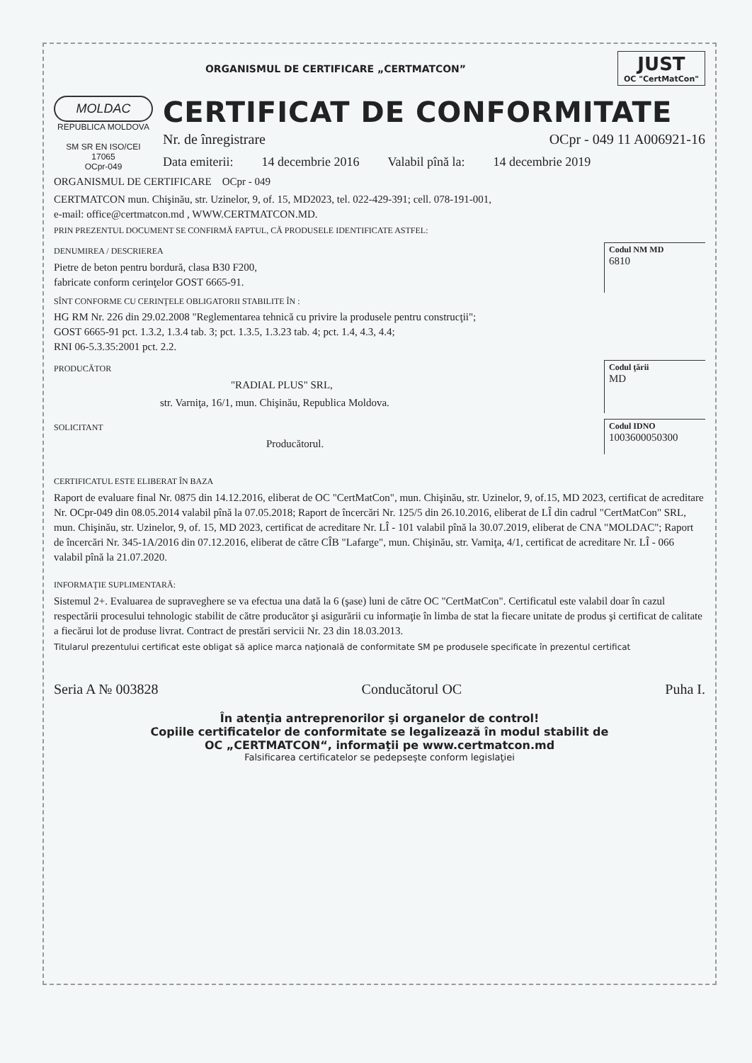ORGANISMUL DE CERTIFICARE „CERTMATCON”
JUST
OC "CertMatCon"
MOLDAC
REPUBLICA MOLDOVA
SM SR EN ISO/CEI 17065
OCpr-049
CERTIFICAT DE CONFORMITATE
Nr. de înregistrare OCpr - 049 11 A006921-16
Data emiterii: 14 decembrie 2016 Valabil pînă la: 14 decembrie 2019
ORGANISMUL DE CERTIFICARE OCpr - 049
CERTMATCON mun. Chişinău, str. Uzinelor, 9, of. 15, MD2023, tel. 022-429-391; cell. 078-191-001,
e-mail: office@certmatcon.md , WWW.CERTMATCON.MD.
PRIN PREZENTUL DOCUMENT SE CONFIRMĂ FAPTUL, CĂ PRODUSELE IDENTIFICATE ASTFEL:
DENUMIREA / DESCRIEREA
Pietre de beton pentru bordură, clasa B30 F200,
fabricate conform cerinţelor GOST 6665-91.
Codul NM MD
6810
SÎNT CONFORME CU CERINŢELE OBLIGATORII STABILITE ÎN :
HG RM Nr. 226 din 29.02.2008 "Reglementarea tehnică cu privire la produsele pentru construcţii";
GOST 6665-91 pct. 1.3.2, 1.3.4 tab. 3; pct. 1.3.5, 1.3.23 tab. 4; pct. 1.4, 4.3, 4.4;
RNI 06-5.3.35:2001 pct. 2.2.
PRODUCĂTOR
"RADIAL PLUS" SRL,
str. Varniţa, 16/1, mun. Chişinău, Republica Moldova.
Codul ţării
MD
SOLICITANT
Producătorul.
Codul IDNO
1003600050300
CERTIFICATUL ESTE ELIBERAT ÎN BAZA
Raport de evaluare final Nr. 0875 din 14.12.2016, eliberat de OC "CertMatCon", mun. Chişinău, str. Uzinelor, 9, of.15, MD 2023, certificat de acreditare Nr. OCpr-049 din 08.05.2014 valabil pînă la 07.05.2018; Raport de încercări Nr. 125/5 din 26.10.2016, eliberat de LÎ din cadrul "CertMatCon" SRL, mun. Chişinău, str. Uzinelor, 9, of. 15, MD 2023, certificat de acreditare Nr. LÎ - 101 valabil pînă la 30.07.2019, eliberat de CNA "MOLDAC"; Raport de încercări Nr. 345-1A/2016 din 07.12.2016, eliberat de către CÎB "Lafarge", mun. Chişinău, str. Varniţa, 4/1, certificat de acreditare Nr. LÎ - 066 valabil pînă la 21.07.2020.
INFORMAŢIE SUPLIMENTARĂ:
Sistemul 2+. Evaluarea de supraveghere se va efectua una dată la 6 (şase) luni de către OC "CertMatCon". Certificatul este valabil doar în cazul respectării procesului tehnologic stabilit de către producător şi asigurării cu informaţie în limba de stat la fiecare unitate de produs şi certificat de calitate a fiecărui lot de produse livrat. Contract de prestări servicii Nr. 23 din 18.03.2013.
Titularul prezentului certificat este obligat să aplice marca naţională de conformitate SM pe produsele specificate în prezentul certificat
Seria A № 003828 Conducătorul OC Puha I.
În atenţia antreprenorilor şi organelor de control!
Copiile certificatelor de conformitate se legalizează în modul stabilit de
OC „CERTMATCON“, informaţii pe www.certmatcon.md
Falsificarea certificatelor se pedepseşte conform legislaţiei